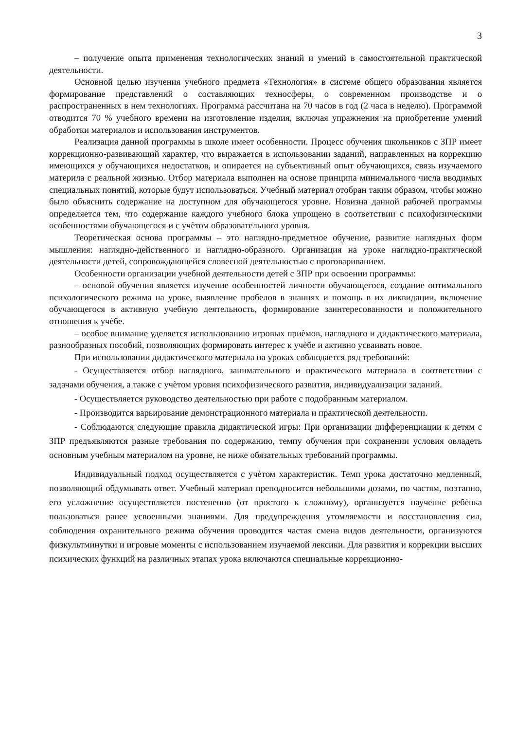3
– получение опыта применения технологических знаний и умений в самостоятельной практической деятельности.
Основной целью изучения учебного предмета «Технология» в системе общего образования является формирование представлений о составляющих техносферы, о современном производстве и о распространенных в нем технологиях. Программа рассчитана на 70 часов в год (2 часа в неделю). Программой отводится 70 % учебного времени на изготовление изделия, включая упражнения на приобретение умений обработки материалов и использования инструментов.
Реализация данной программы в школе имеет особенности. Процесс обучения школьников с ЗПР имеет коррекционно-развивающий характер, что выражается в использовании заданий, направленных на коррекцию имеющихся у обучающихся недостатков, и опирается на субъективный опыт обучающихся, связь изучаемого материла с реальной жизнью. Отбор материала выполнен на основе принципа минимального числа вводимых специальных понятий, которые будут использоваться. Учебный материал отобран таким образом, чтобы можно было объяснить содержание на доступном для обучающегося уровне. Новизна данной рабочей программы определяется тем, что содержание каждого учебного блока упрощено в соответствии с психофизическими особенностями обучающегося и с учѐтом образовательного уровня.
Теоретическая основа программы – это наглядно-предметное обучение, развитие наглядных форм мышления: наглядно-действенного и наглядно-образного. Организация на уроке наглядно-практической деятельности детей, сопровождающейся словесной деятельностью с проговариванием.
Особенности организации учебной деятельности детей с ЗПР при освоении программы:
– основой обучения является изучение особенностей личности обучающегося, создание оптимального психологического режима на уроке, выявление пробелов в знаниях и помощь в их ликвидации, включение обучающегося в активную учебную деятельность, формирование заинтересованности и положительного отношения к учѐбе.
– особое внимание уделяется использованию игровых приѐмов, наглядного и дидактического материала, разнообразных пособий, позволяющих формировать интерес к учѐбе и активно усваивать новое.
При использовании дидактического материала на уроках соблюдается ряд требований:
- Осуществляется отбор наглядного, занимательного и практического материала в соответствии с задачами обучения, а также с учѐтом уровня психофизического развития, индивидуализации заданий.
- Осуществляется руководство деятельностью при работе с подобранным материалом.
- Производится варьирование демонстрационного материала и практической деятельности.
- Соблюдаются следующие правила дидактической игры: При организации дифференциации к детям с ЗПР предъявляются разные требования по содержанию, темпу обучения при сохранении условия овладеть основным учебным материалом на уровне, не ниже обязательных требований программы.
Индивидуальный подход осуществляется с учѐтом характеристик. Темп урока достаточно медленный, позволяющий обдумывать ответ. Учебный материал преподносится небольшими дозами, по частям, поэтапно, его усложнение осуществляется постепенно (от простого к сложному), организуется научение ребѐнка пользоваться ранее усвоенными знаниями. Для предупреждения утомляемости и восстановления сил, соблюдения охранительного режима обучения проводится частая смена видов деятельности, организуются физкультминутки и игровые моменты с использованием изучаемой лексики. Для развития и коррекции высших психических функций на различных этапах урока включаются специальные коррекционно-